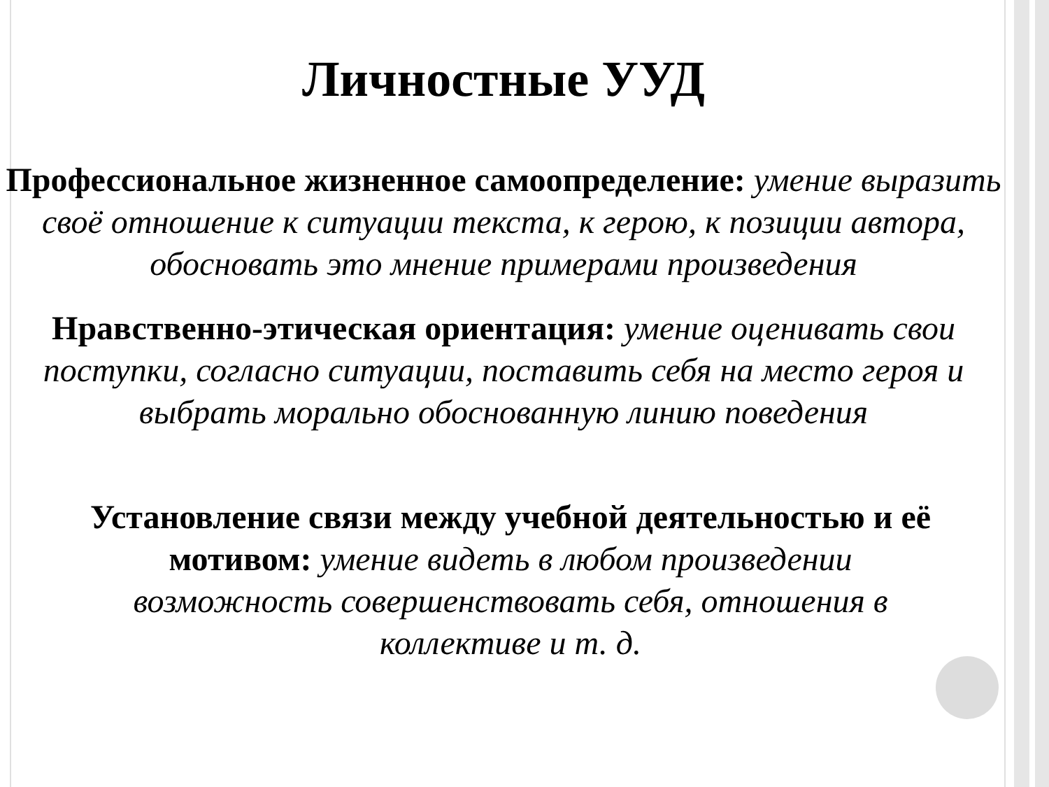Личностные УУД
Профессиональное жизненное самоопределение: умение выразить своё отношение к ситуации текста, к герою, к позиции автора, обосновать это мнение примерами произведения
Нравственно-этическая ориентация: умение оценивать свои поступки, согласно ситуации, поставить себя на место героя и выбрать морально обоснованную линию поведения
Установление связи между учебной деятельностью и её мотивом: умение видеть в любом произведении возможность совершенствовать себя, отношения в коллективе и т. д.